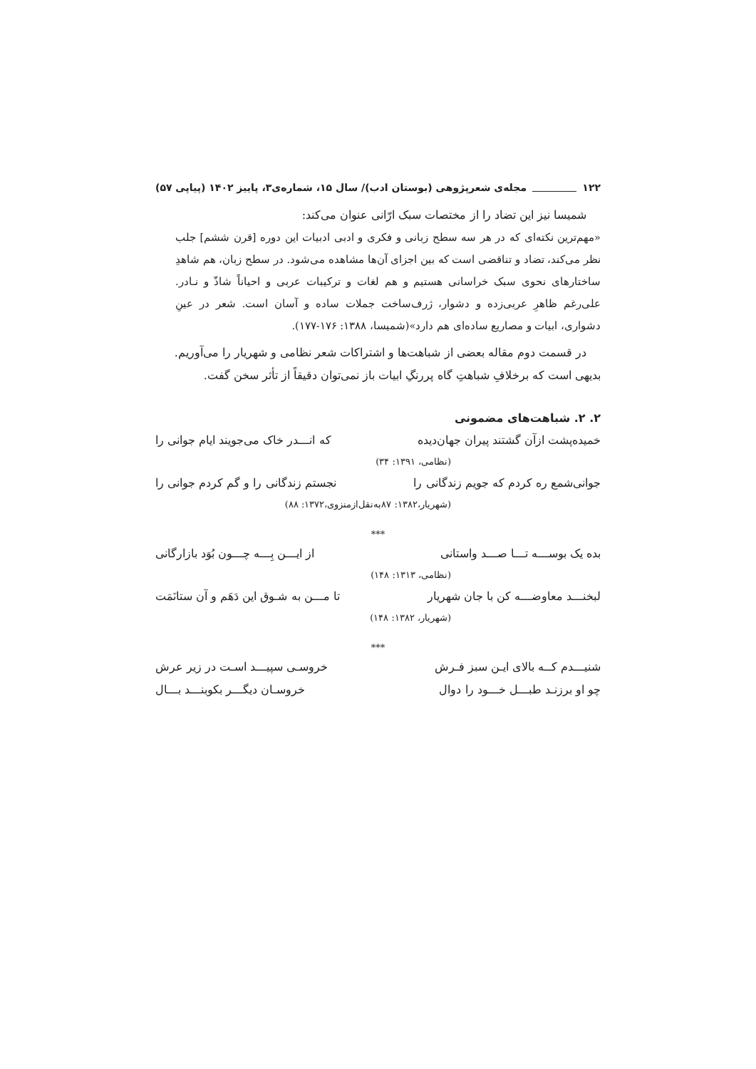۱۲۲ مجله‌ی شعرپژوهی (بوستان ادب)/ سال ۱۵، شماره‌ی۳، پاییز ۱۴۰۲ (پیاپی ۵۷)
شمیسا نیز این تضاد را از مختصات سبک ارّانی عنوان می‌کند:
«مهم‌ترین نکته‌ای که در هر سه سطح زبانی و فکری و ادبی ادبیات این دوره [قرن ششم] جلب نظر می‌کند، تضاد و تناقضی است که بین اجزای آن‌ها مشاهده می‌شود. در سطح زبان، هم شاهدِ ساختارهای نحوی سبک خراسانی هستیم و هم لغات و ترکیبات عربی و احیاناً شاذّ و نـادر. علی‌رغم ظاهرِ عربی‌زده و دشوار، ژرف‌ساخت جملات ساده و آسان است. شعر در عینِ دشواری، ابیات و مصاریع ساده‌ای هم دارد»(شمیسا، ۱۳۸۸: ۱۷۶-۱۷۷).
در قسمت دوم مقاله بعضی از شباهت‌ها و اشتراکات شعر نظامی و شهریار را می‌آوریم.
بدیهی است که برخلافِ شباهتِ گاه پررنگِ ابیات باز نمی‌توان دقیقاً از تأثر سخن گفت.
۲. ۲. شباهت‌های مضمونی
خمیده‌پشت ازآن گشتند پیران جهان‌دیده که انـــدر خاک می‌جویند ایام جوانی را
(نظامی، ۱۳۹۱: ۳۴)
جوانی‌شمع ره کردم که جویم زندگانی را نجستم زندگانی را و گم کردم جوانی را
(شهریار،۱۳۸۲: ۸۷به‌نقل‌ازمنزوی،۱۳۷۲: ۸۸)
***
بده یک بوســـه تـــا صـــد واستانی از ایـــن بِـــه چـــون بُوَد بازارگانی
(نظامی، ۱۳۱۳: ۱۴۸)
لبخنـــد معاوضـــه کن با جان شهریار تا مـــن به شـوق این دَهَم و آن ستانَمَت
(شهریار، ۱۳۸۲: ۱۴۸)
***
شنیـــدم کــه بالای ایـن سبز فـرش خروسـی سپیـــد اسـت در زیر عرش
چو او برزنـد طبـــل خـــود را دوال خروسـان دیگـــر بکوبنـــد بـــال